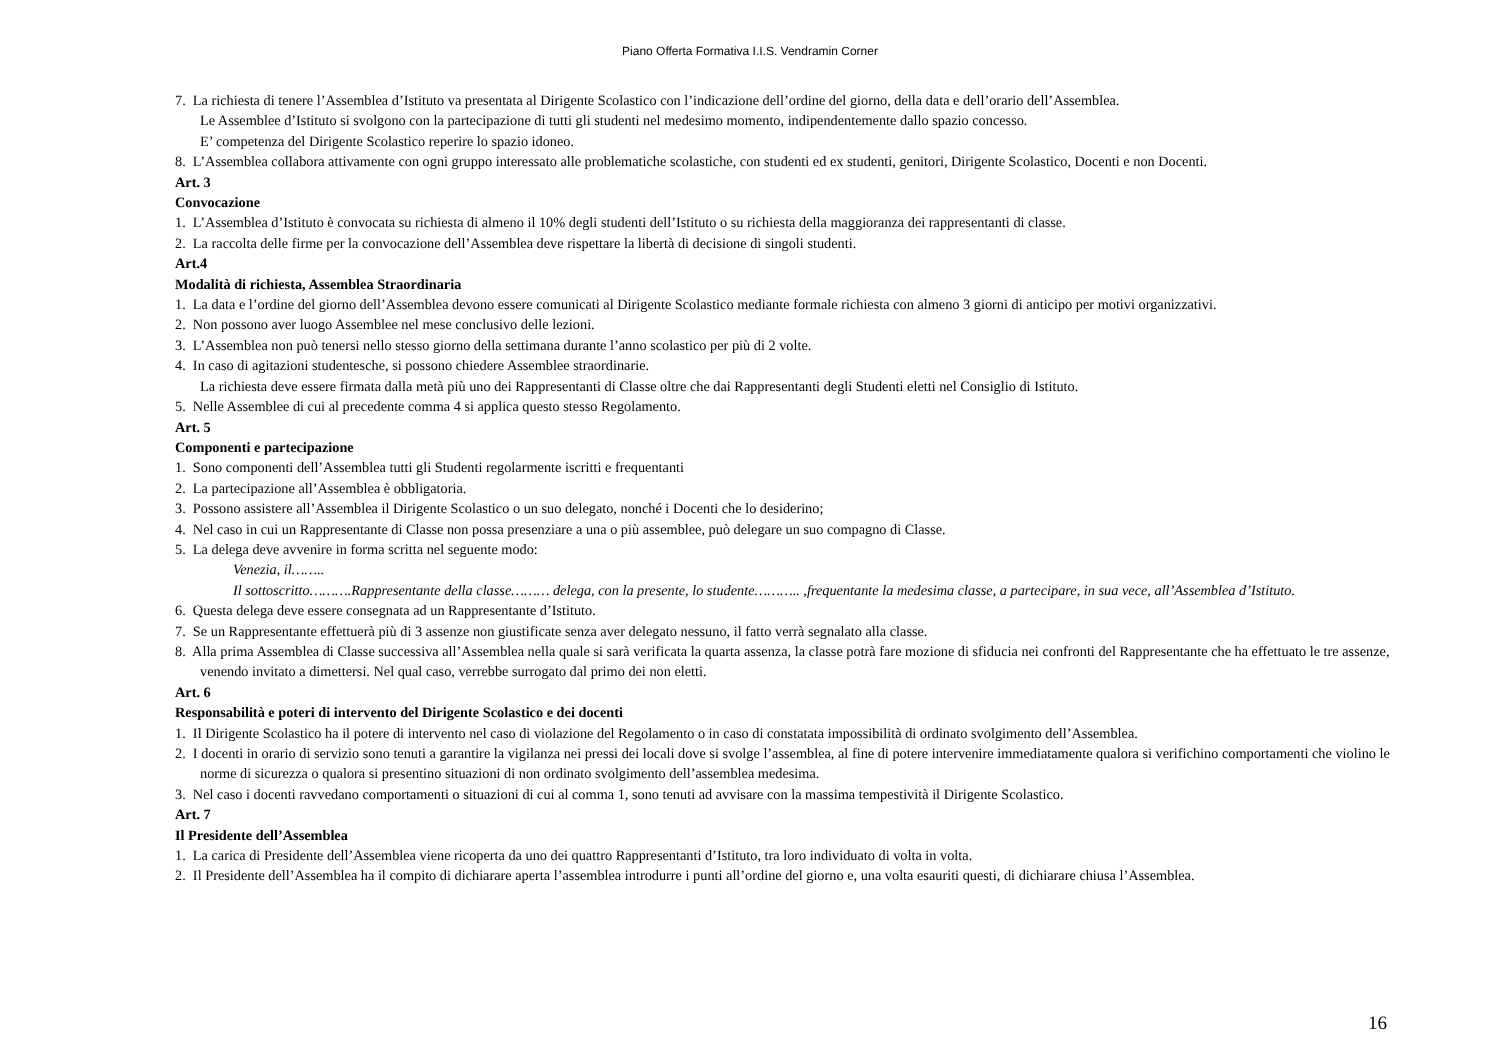Piano Offerta Formativa I.I.S. Vendramin Corner
7. La richiesta di tenere l’Assemblea d’Istituto va presentata al Dirigente Scolastico con l’indicazione dell’ordine del giorno, della data e dell’orario dell’Assemblea.
Le Assemblee d’Istituto si svolgono con la partecipazione di tutti gli studenti nel medesimo momento, indipendentemente dallo spazio concesso.
E’ competenza del Dirigente Scolastico reperire lo spazio idoneo.
8. L’Assemblea collabora attivamente con ogni gruppo interessato alle problematiche scolastiche, con studenti ed ex studenti, genitori, Dirigente Scolastico, Docenti e non Docenti.
Art. 3
Convocazione
1. L’Assemblea d’Istituto è convocata su richiesta di almeno il 10% degli studenti dell’Istituto o su richiesta della maggioranza dei rappresentanti di classe.
2. La raccolta delle firme per la convocazione dell’Assemblea deve rispettare la libertà di decisione di singoli studenti.
Art.4
Modalità di richiesta, Assemblea Straordinaria
1. La data e l’ordine del giorno dell’Assemblea devono essere comunicati al Dirigente Scolastico mediante formale richiesta con almeno 3 giorni di anticipo per motivi organizzativi.
2. Non possono aver luogo Assemblee nel mese conclusivo delle lezioni.
3. L’Assemblea non può tenersi nello stesso giorno della settimana durante l’anno scolastico per più di 2 volte.
4. In caso di agitazioni studentesche, si possono chiedere Assemblee straordinarie.
La richiesta deve essere firmata dalla metà più uno dei Rappresentanti di Classe oltre che dai Rappresentanti degli Studenti eletti nel Consiglio di Istituto.
5. Nelle Assemblee di cui al precedente comma 4 si applica questo stesso Regolamento.
Art. 5
Componenti e partecipazione
1. Sono componenti dell’Assemblea tutti gli Studenti regolarmente iscritti e frequentanti
2. La partecipazione all’Assemblea è obbligatoria.
3. Possono assistere all’Assemblea il Dirigente Scolastico o un suo delegato, nonché i Docenti che lo desiderino;
4. Nel caso in cui un Rappresentante di Classe non possa presenziare a una o più assemblee, può delegare un suo compagno di Classe.
5. La delega deve avvenire in forma scritta nel seguente modo:
Venezia, il……..
Il sottoscritto……….Rappresentante della classe……… delega, con la presente, lo studente……….. ,frequentante la medesima classe, a partecipare, in sua vece, all’Assemblea d’Istituto.
6. Questa delega deve essere consegnata ad un Rappresentante d’Istituto.
7. Se un Rappresentante effettuerà più di 3 assenze non giustificate senza aver delegato nessuno, il fatto verrà segnalato alla classe.
8. Alla prima Assemblea di Classe successiva all’Assemblea nella quale si sarà verificata la quarta assenza, la classe potrà fare mozione di sfiducia nei confronti del Rappresentante che ha effettuato le tre assenze, venendo invitato a dimettersi. Nel qual caso, verrebbe surrogato dal primo dei non eletti.
Art. 6
Responsabilità e poteri di intervento del Dirigente Scolastico e dei docenti
1. Il Dirigente Scolastico ha il potere di intervento nel caso di violazione del Regolamento o in caso di constatata impossibilità di ordinato svolgimento dell’Assemblea.
2. I docenti in orario di servizio sono tenuti a garantire la vigilanza nei pressi dei locali dove si svolge l’assemblea, al fine di potere intervenire immediatamente qualora si verifichino comportamenti che violino le norme di sicurezza o qualora si presentino situazioni di non ordinato svolgimento dell’assemblea medesima.
3. Nel caso i docenti ravvedano comportamenti o situazioni di cui al comma 1, sono tenuti ad avvisare con la massima tempestività il Dirigente Scolastico.
Art. 7
Il Presidente dell’Assemblea
1. La carica di Presidente dell’Assemblea viene ricoperta da uno dei quattro Rappresentanti d’Istituto, tra loro individuato di volta in volta.
2. Il Presidente dell’Assemblea ha il compito di dichiarare aperta l’assemblea introdurre i punti all’ordine del giorno e, una volta esauriti questi, di dichiarare chiusa l’Assemblea.
16